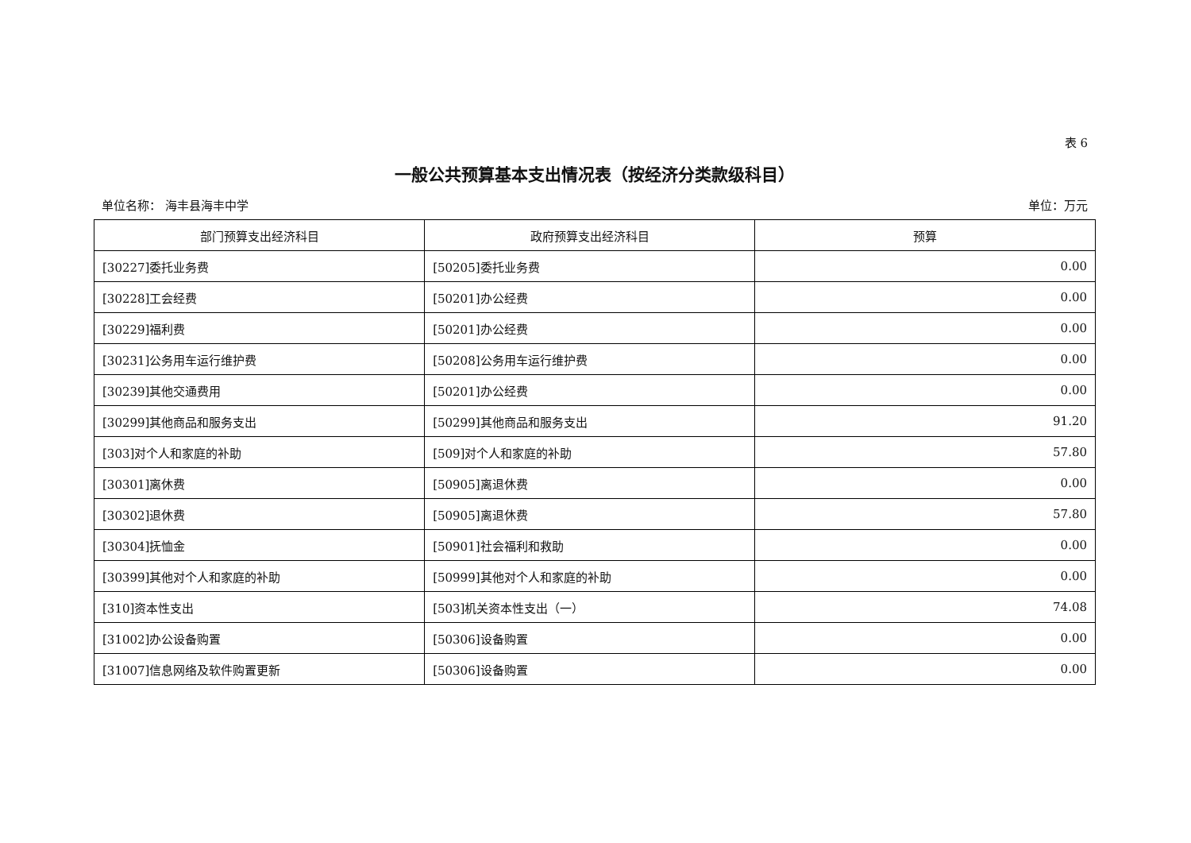表 6
一般公共预算基本支出情况表（按经济分类款级科目）
单位名称： 海丰县海丰中学 单位：万元
| 部门预算支出经济科目 | 政府预算支出经济科目 | 预算 |
| --- | --- | --- |
| [30227]委托业务费 | [50205]委托业务费 | 0.00 |
| [30228]工会经费 | [50201]办公经费 | 0.00 |
| [30229]福利费 | [50201]办公经费 | 0.00 |
| [30231]公务用车运行维护费 | [50208]公务用车运行维护费 | 0.00 |
| [30239]其他交通费用 | [50201]办公经费 | 0.00 |
| [30299]其他商品和服务支出 | [50299]其他商品和服务支出 | 91.20 |
| [303]对个人和家庭的补助 | [509]对个人和家庭的补助 | 57.80 |
| [30301]离休费 | [50905]离退休费 | 0.00 |
| [30302]退休费 | [50905]离退休费 | 57.80 |
| [30304]抚恤金 | [50901]社会福利和救助 | 0.00 |
| [30399]其他对个人和家庭的补助 | [50999]其他对个人和家庭的补助 | 0.00 |
| [310]资本性支出 | [503]机关资本性支出（一） | 74.08 |
| [31002]办公设备购置 | [50306]设备购置 | 0.00 |
| [31007]信息网络及软件购置更新 | [50306]设备购置 | 0.00 |